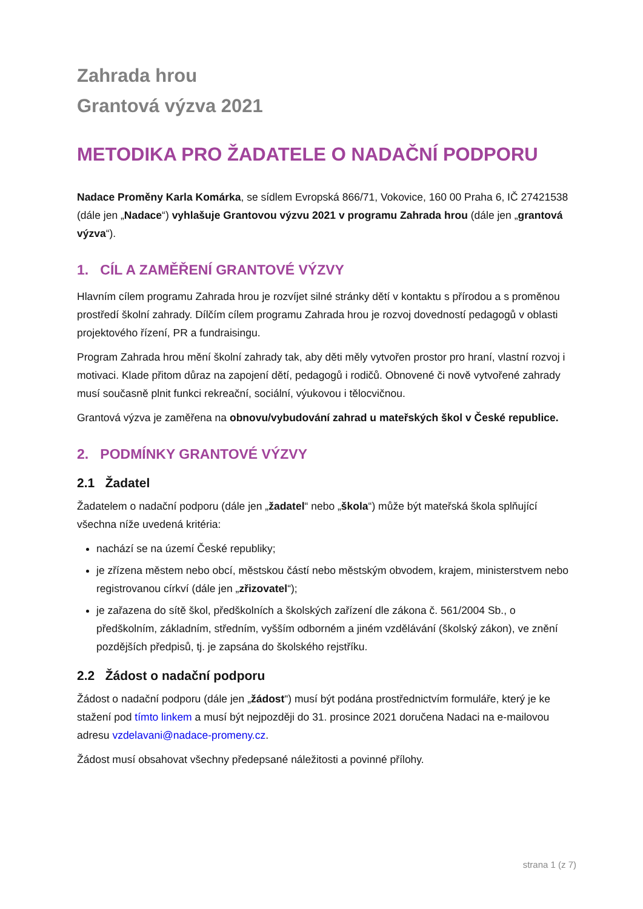Zahrada hrou
Grantová výzva 2021
METODIKA PRO ŽADATELE O NADAČNÍ PODPORU
Nadace Proměny Karla Komárka, se sídlem Evropská 866/71, Vokovice, 160 00 Praha 6, IČ 27421538 (dále jen „Nadace“) vyhlašuje Grantovou výzvu 2021 v programu Zahrada hrou (dále jen „grantová výzva“).
1. CÍL A ZAMĚŘENÍ GRANTOVÉ VÝZVY
Hlavním cílem programu Zahrada hrou je rozvíjet silné stránky dětí v kontaktu s přírodou a s proměnou prostředí školní zahrady. Dílčím cílem programu Zahrada hrou je rozvoj dovedností pedagogů v oblasti projektového řízení, PR a fundraisingu.
Program Zahrada hrou mění školní zahrady tak, aby děti měly vytvořen prostor pro hraní, vlastní rozvoj i motivaci. Klade přitom důraz na zapojení dětí, pedagogů i rodičů. Obnovené či nově vytvořené zahrady musí současně plnit funkci rekreační, sociální, výukovou i tělocvičnou.
Grantová výzva je zaměřena na obnovu/vybudování zahrad u mateřských škol v České republice.
2. PODMÍNKY GRANTOVÉ VÝZVY
2.1 Žadatel
Žadatelem o nadační podporu (dále jen „žadatel“ nebo „škola“) může být mateřská škola splňující všechna níže uvedená kritéria:
nachází se na území České republiky;
je zřízena městem nebo obcí, městskou částí nebo městským obvodem, krajem, ministerstvem nebo registrovanou církví (dále jen „zřizovatel“);
je zařazena do sítě škol, předškolních a školských zařízení dle zákona č. 561/2004 Sb., o předškolním, základním, středním, vyšším odborném a jiném vzdělávání (školský zákon), ve znění pozdějších předpisů, tj. je zapsána do školského rejstříku.
2.2 Žádost o nadační podporu
Žádost o nadační podporu (dále jen „žádost“) musí být podána prostřednictvím formuláře, který je ke stažení pod tímto linkem a musí být nejpozději do 31. prosince 2021 doručena Nadaci na e-mailovou adresu vzdelavani@nadace-promeny.cz.
Žádost musí obsahovat všechny předepsané náležitosti a povinné přílohy.
strana 1 (z 7)